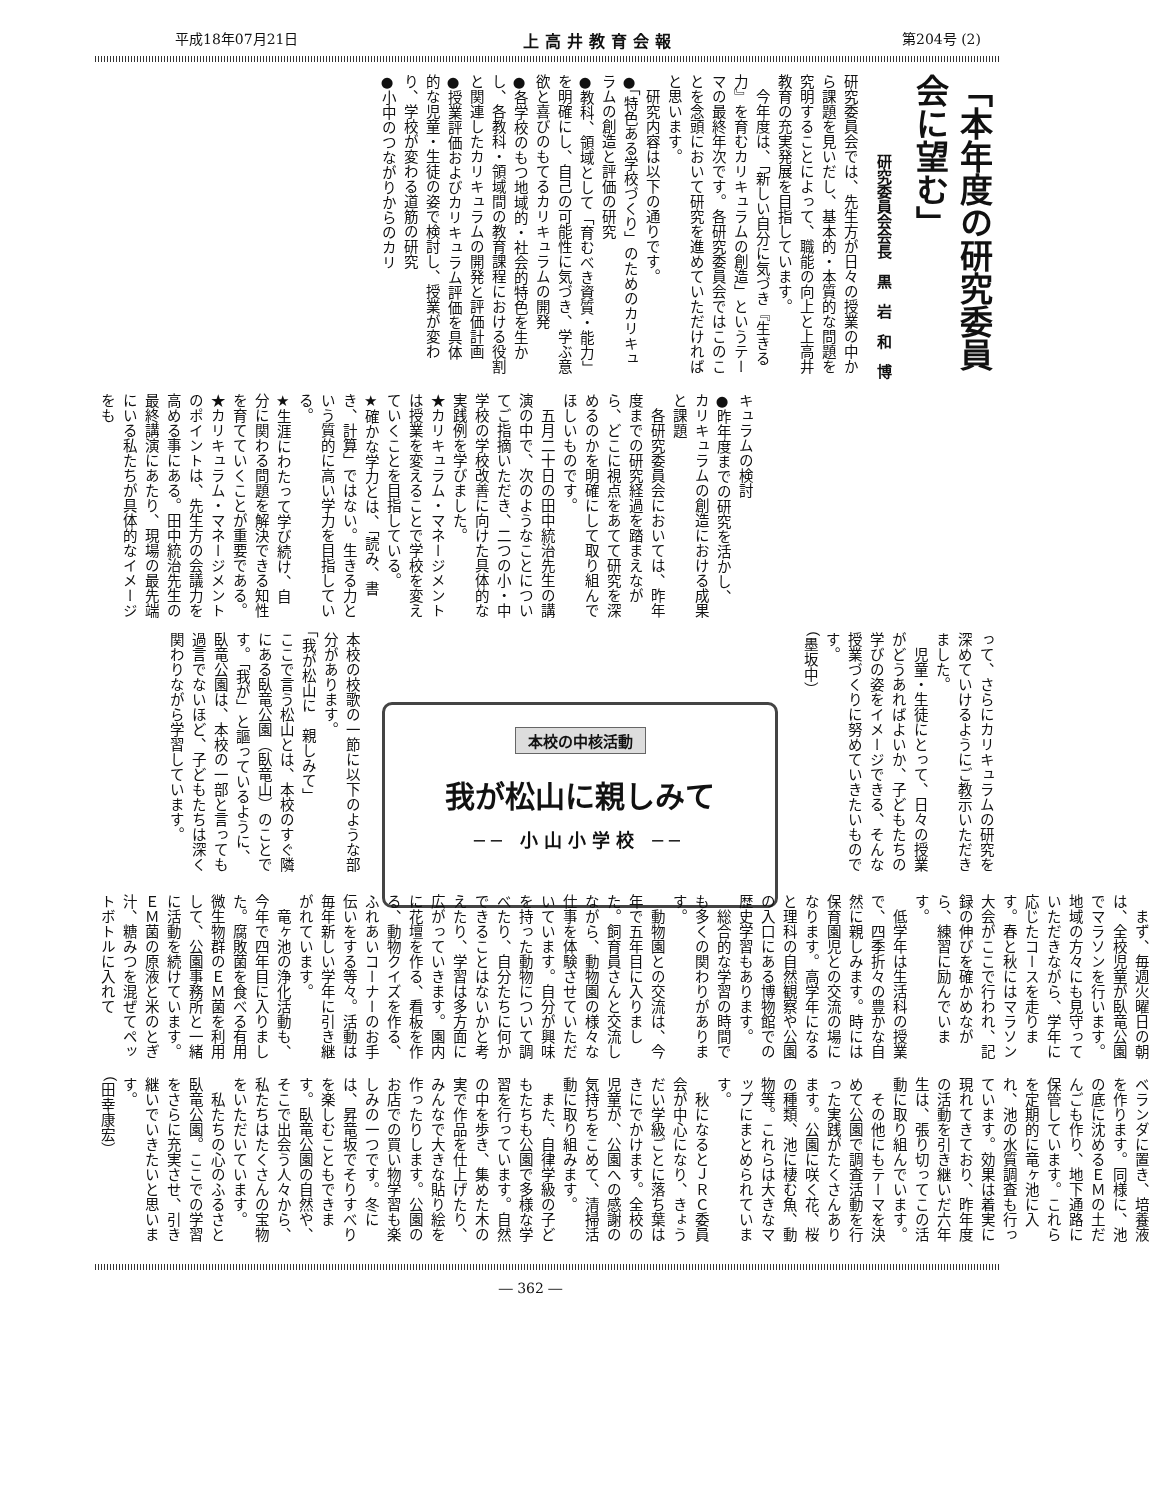平成18年07月21日 上高井教育会報 第204号 (2)
「本年度の研究委員会に望む」
研究委員会会長　黒　岩　和　博
研究委員会では、先生方が日々の授業の中から課題を見いだし、基本的・本質的な問題を究明することによって、職能の向上と上高井教育の充実発展を目指しています。
　今年度は、「新しい自分に気づき『生きる力』を育むカリキュラムの創造」というテーマの最終年次です。各研究委員会ではこのことを念頭において研究を進めていただければと思います。
　研究内容は以下の通りです。
●「特色ある学校づくり」のためのカリキュラムの創造と評価の研究
●教科、領域として「育むべき資質・能力」を明確にし、自己の可能性に気づき、学ぶ意欲と喜びのもてるカリキュラムの開発
●各学校のもつ地域的・社会的特色を生かし、各教科・領域間の教育課程における役割と関連したカリキュラムの開発と評価計画
●授業評価およびカリキュラム評価を具体的な児童・生徒の姿で検討し、授業が変わり、学校が変わる道筋の研究
●小中のつながりからのカリ
キュラムの検討
●昨年度までの研究を活かし、カリキュラムの創造における成果と課題
　各研究委員会においては、昨年度までの研究経過を踏まえながら、どこに視点をあてて研究を深めるのかを明確にして取り組んでほしいものです。
　五月二十日の田中統治先生の講演の中で、次のようなことについてご指摘いただき、二つの小・中学校の学校改善に向けた具体的な実践例を学びました。
★カリキュラム・マネージメントは授業を変えることで学校を変えていくことを目指している。
★確かな学力とは、「読み、書き、計算」ではない。生きる力という質的に高い学力を目指している。
★生涯にわたって学び続け、自分に関わる問題を解決できる知性を育てていくことが重要である。
★カリキュラム・マネージメントのポイントは、先生方の会議力を高める事にある。田中統治先生の最終講演にあたり、現場の最先端にいる私たちが具体的なイメージをも
って、さらにカリキュラムの研究を深めていけるようにご教示いただきました。
　児童・生徒にとって、日々の授業がどうあればよいか、子どもたちの学びの姿をイメージできる、そんな授業づくりに努めていきたいものです。
（墨坂中）
本校の中核活動
我が松山に親しみて
── 小山小学校 ──
本校の校歌の一節に以下のような部分があります。
「我が松山に　親しみて」
ここで言う松山とは、本校のすぐ隣にある臥竜公園（臥竜山）のことです。「我が」と謳っているように、臥竜公園は、本校の一部と言っても過言でないほど、子どもたちは深く関わりながら学習しています。
　まず、毎週火曜日の朝は、全校児童が臥竜公園でマラソンを行います。地域の方々にも見守っていただきながら、学年に応じたコースを走ります。春と秋にはマラソン大会がここで行われ、記録の伸びを確かめながら、練習に励んでいます。
　低学年は生活科の授業で、四季折々の豊かな自然に親しみます。時には保育園児との交流の場になります。高学年になると理科の自然観察や公園の入口にある博物館での歴史学習もあります。
　総合的な学習の時間でも多くの関わりがあります。
　動物園との交流は、今年で五年目に入りました。飼育員さんと交流しながら、動物園の様々な仕事を体験させていただいています。自分が興味を持った動物について調べたり、自分たちに何かできることはないかと考えたり、学習は多方面に広がっていきます。園内に花壇を作る、看板を作る、動物クイズを作る、ふれあいコーナーのお手伝いをする等々。活動は毎年新しい学年に引き継がれています。
　竜ヶ池の浄化活動も、今年で四年目に入りました。腐敗菌を食べる有用微生物群のＥＭ菌を利用して、公園事務所と一緒に活動を続けています。ＥＭ菌の原液と米のとぎ汁、糖みつを混ぜてペットボトルに入れて
ベランダに置き、培養液を作ります。同様に、池の底に沈めるＥＭの土だんごも作り、地下通路に保管しています。これらを定期的に竜ヶ池に入れ、池の水質調査も行っています。効果は着実に現れてきており、昨年度の活動を引き継いだ六年生は、張り切ってこの活動に取り組んでいます。
　その他にもテーマを決めて公園で調査活動を行った実践がたくさんあります。公園に咲く花、桜の種類、池に棲む魚、動物等。これらは大きなマップにまとめられています。
　秋になるとＪＲＣ委員会が中心になり、きょうだい学級ごとに落ち葉はきにでかけます。全校の児童が、公園への感謝の気持ちをこめて、清掃活動に取り組みます。
　また、自律学級の子どもたちも公園で多様な学習を行っています。自然の中を歩き、集めた木の実で作品を仕上げたり、みんなで大きな貼り絵を作ったりします。公園のお店での買い物学習も楽しみの一つです。冬には、昇竜坂でそりすべりを楽しむこともできます。臥竜公園の自然や、そこで出会う人々から、私たちはたくさんの宝物をいただいています。
　私たちの心のふるさと臥竜公園。ここでの学習をさらに充実させ、引き継いでいきたいと思います。
（田幸康宏）
― 362 ―